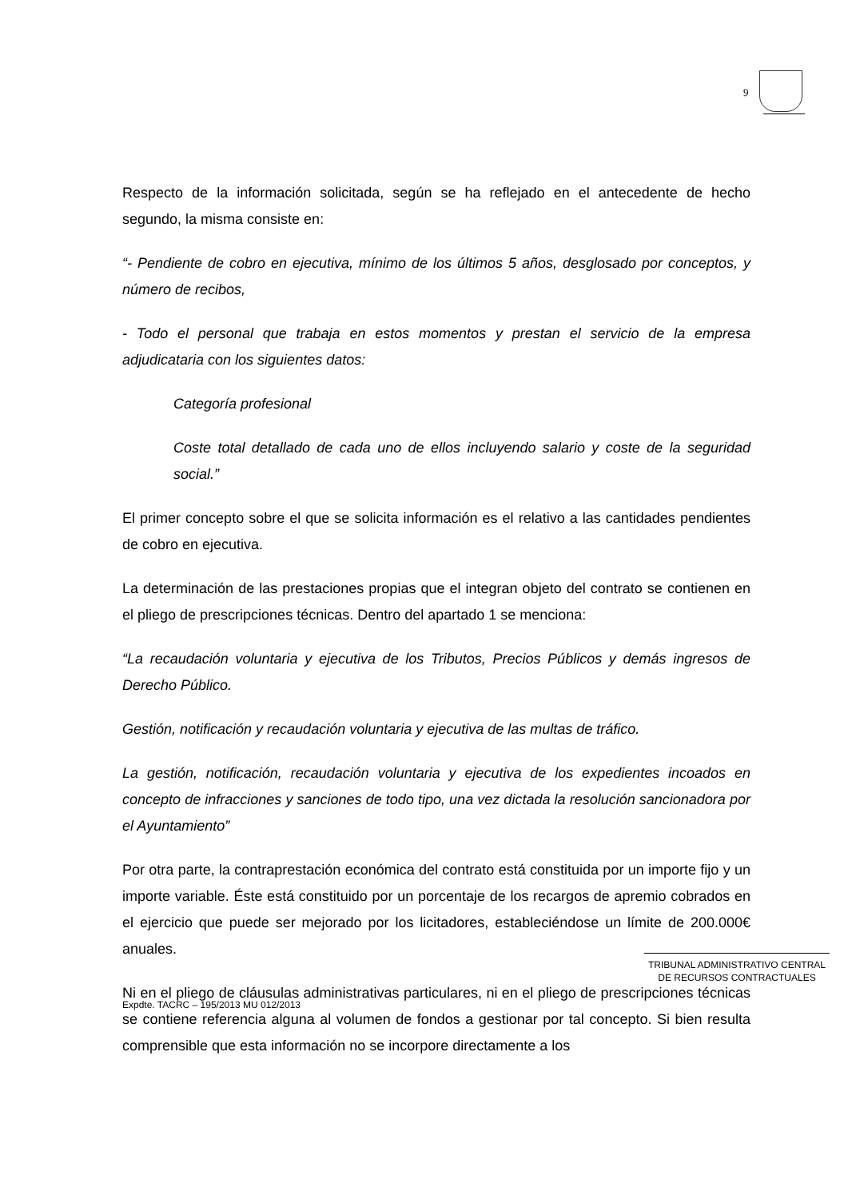9
Respecto de la información solicitada, según se ha reflejado en el antecedente de hecho segundo, la misma consiste en:
“- Pendiente de cobro en ejecutiva, mínimo de los últimos 5 años, desglosado por conceptos, y número de recibos,
- Todo el personal que trabaja en estos momentos y prestan el servicio de la empresa adjudicataria con los siguientes datos:
Categoría profesional
Coste total detallado de cada uno de ellos incluyendo salario y coste de la seguridad social.”
El primer concepto sobre el que se solicita información es el relativo a las cantidades pendientes de cobro en ejecutiva.
La determinación de las prestaciones propias que el integran objeto del contrato se contienen en el pliego de prescripciones técnicas. Dentro del apartado 1 se menciona:
“La recaudación voluntaria y ejecutiva de los Tributos, Precios Públicos y demás ingresos de Derecho Público.
Gestión, notificación y recaudación voluntaria y ejecutiva de las multas de tráfico.
La gestión, notificación, recaudación voluntaria y ejecutiva de los expedientes incoados en concepto de infracciones y sanciones de todo tipo, una vez dictada la resolución sancionadora por el Ayuntamiento”
Por otra parte, la contraprestación económica del contrato está constituida por un importe fijo y un importe variable. Éste está constituido por un porcentaje de los recargos de apremio cobrados en el ejercicio que puede ser mejorado por los licitadores, estableciéndose un límite de 200.000€ anuales.
Ni en el pliego de cláusulas administrativas particulares, ni en el pliego de prescripciones técnicas se contiene referencia alguna al volumen de fondos a gestionar por tal concepto. Si bien resulta comprensible que esta información no se incorpore directamente a los
TRIBUNAL ADMINISTRATIVO CENTRAL
DE RECURSOS CONTRACTUALES
Expdte. TACRC – 195/2013 MU 012/2013